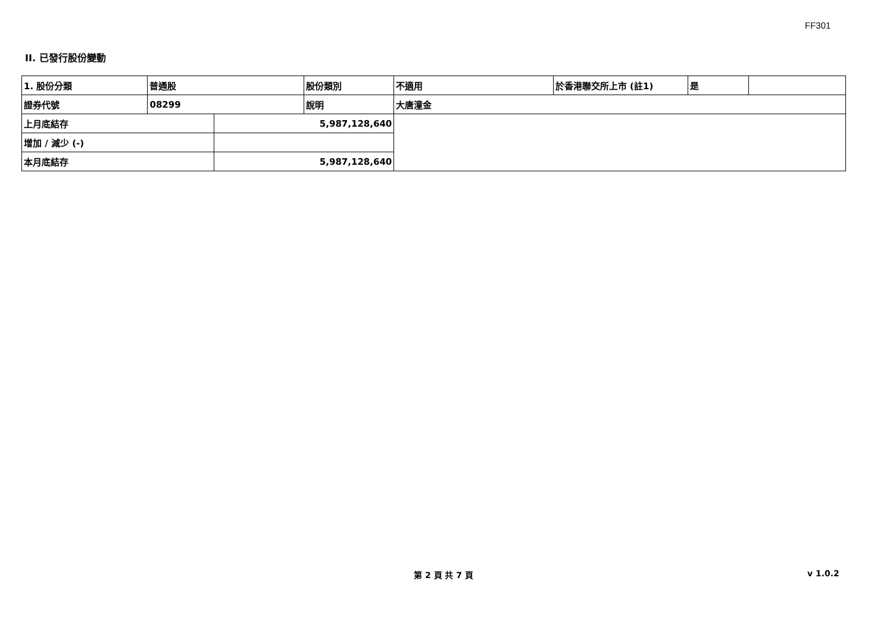FF301
II. 已發行股份變動
| 1. 股份分類 | 普通股 | | 股份類別 | 不適用 | 於香港聯交所上市 (註1) | 是 | |
| 證券代號 | 08299 | | 說明 | 大唐潼金 | | | |
| 上月底結存 | | 5,987,128,640 | | | | | |
| 增加 / 減少 (-) | | | | | | | |
| 本月底結存 | | 5,987,128,640 | | | | | |
第 2 頁 共 7 頁 v 1.0.2